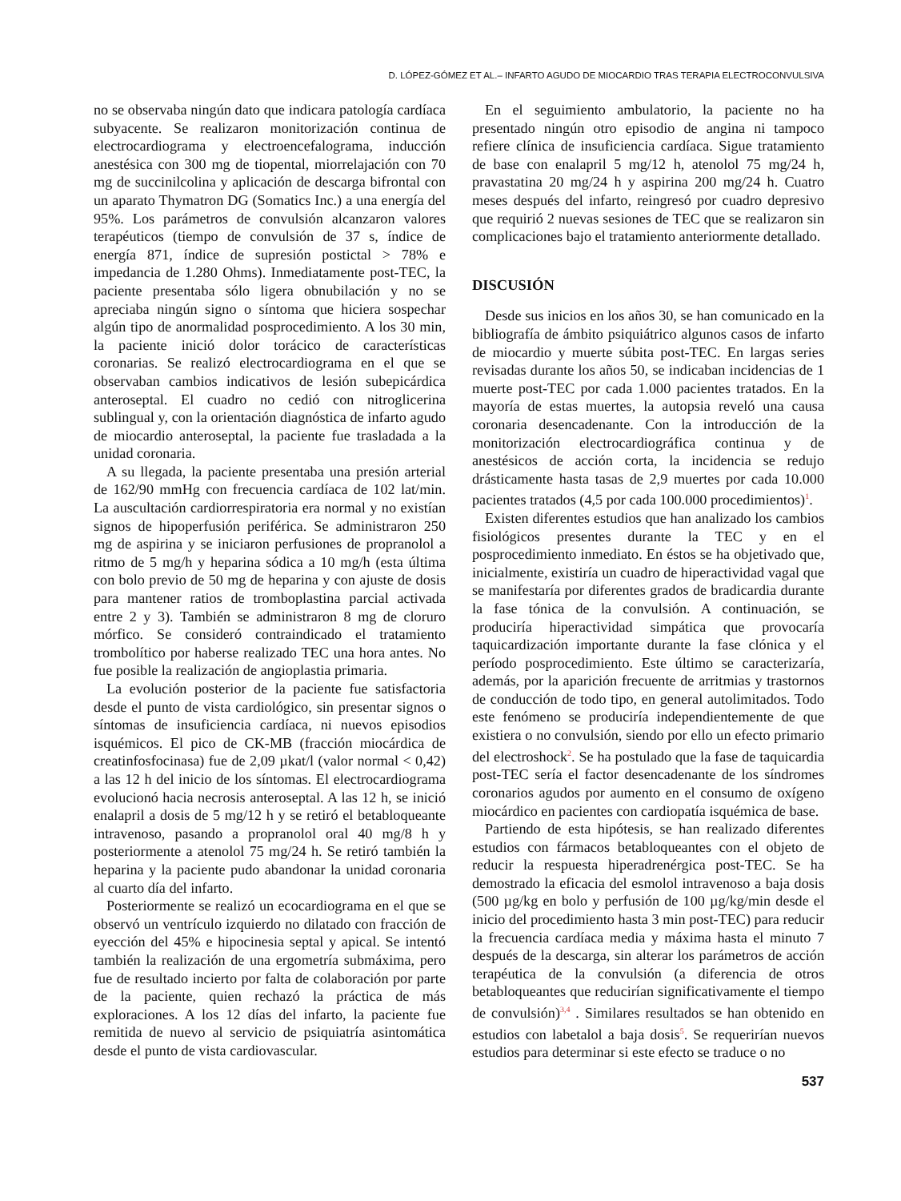D. LÓPEZ-GÓMEZ ET AL.– INFARTO AGUDO DE MIOCARDIO TRAS TERAPIA ELECTROCONVULSIVA
no se observaba ningún dato que indicara patología cardíaca subyacente. Se realizaron monitorización continua de electrocardiograma y electroencefalograma, inducción anestésica con 300 mg de tiopental, miorrelajación con 70 mg de succinilcolina y aplicación de descarga bifrontal con un aparato Thymatron DG (Somatics Inc.) a una energía del 95%. Los parámetros de convulsión alcanzaron valores terapéuticos (tiempo de convulsión de 37 s, índice de energía 871, índice de supresión postictal > 78% e impedancia de 1.280 Ohms). Inmediatamente post-TEC, la paciente presentaba sólo ligera obnubilación y no se apreciaba ningún signo o síntoma que hiciera sospechar algún tipo de anormalidad posprocedimiento. A los 30 min, la paciente inició dolor torácico de características coronarias. Se realizó electrocardiograma en el que se observaban cambios indicativos de lesión subepicárdica anteroseptal. El cuadro no cedió con nitroglicerina sublingual y, con la orientación diagnóstica de infarto agudo de miocardio anteroseptal, la paciente fue trasladada a la unidad coronaria.
A su llegada, la paciente presentaba una presión arterial de 162/90 mmHg con frecuencia cardíaca de 102 lat/min. La auscultación cardiorrespiratoria era normal y no existían signos de hipoperfusión periférica. Se administraron 250 mg de aspirina y se iniciaron perfusiones de propranolol a ritmo de 5 mg/h y heparina sódica a 10 mg/h (esta última con bolo previo de 50 mg de heparina y con ajuste de dosis para mantener ratios de tromboplastina parcial activada entre 2 y 3). También se administraron 8 mg de cloruro mórfico. Se consideró contraindicado el tratamiento trombolítico por haberse realizado TEC una hora antes. No fue posible la realización de angioplastia primaria.
La evolución posterior de la paciente fue satisfactoria desde el punto de vista cardiológico, sin presentar signos o síntomas de insuficiencia cardíaca, ni nuevos episodios isquémicos. El pico de CK-MB (fracción miocárdica de creatinfosfocinasa) fue de 2,09 µkat/l (valor normal < 0,42) a las 12 h del inicio de los síntomas. El electrocardiograma evolucionó hacia necrosis anteroseptal. A las 12 h, se inició enalapril a dosis de 5 mg/12 h y se retiró el betabloqueante intravenoso, pasando a propranolol oral 40 mg/8 h y posteriormente a atenolol 75 mg/24 h. Se retiró también la heparina y la paciente pudo abandonar la unidad coronaria al cuarto día del infarto.
Posteriormente se realizó un ecocardiograma en el que se observó un ventrículo izquierdo no dilatado con fracción de eyección del 45% e hipocinesia septal y apical. Se intentó también la realización de una ergometría submáxima, pero fue de resultado incierto por falta de colaboración por parte de la paciente, quien rechazó la práctica de más exploraciones. A los 12 días del infarto, la paciente fue remitida de nuevo al servicio de psiquiatría asintomática desde el punto de vista cardiovascular.
En el seguimiento ambulatorio, la paciente no ha presentado ningún otro episodio de angina ni tampoco refiere clínica de insuficiencia cardíaca. Sigue tratamiento de base con enalapril 5 mg/12 h, atenolol 75 mg/24 h, pravastatina 20 mg/24 h y aspirina 200 mg/24 h. Cuatro meses después del infarto, reingresó por cuadro depresivo que requirió 2 nuevas sesiones de TEC que se realizaron sin complicaciones bajo el tratamiento anteriormente detallado.
DISCUSIÓN
Desde sus inicios en los años 30, se han comunicado en la bibliografía de ámbito psiquiátrico algunos casos de infarto de miocardio y muerte súbita post-TEC. En largas series revisadas durante los años 50, se indicaban incidencias de 1 muerte post-TEC por cada 1.000 pacientes tratados. En la mayoría de estas muertes, la autopsia reveló una causa coronaria desencadenante. Con la introducción de la monitorización electrocardiográfica continua y de anestésicos de acción corta, la incidencia se redujo drásticamente hasta tasas de 2,9 muertes por cada 10.000 pacientes tratados (4,5 por cada 100.000 procedimientos)<sup>1</sup>.
Existen diferentes estudios que han analizado los cambios fisiológicos presentes durante la TEC y en el posprocedimiento inmediato. En éstos se ha objetivado que, inicialmente, existiría un cuadro de hiperactividad vagal que se manifestaría por diferentes grados de bradicardia durante la fase tónica de la convulsión. A continuación, se produciría hiperactividad simpática que provocaría taquicardización importante durante la fase clónica y el período posprocedimiento. Este último se caracterizaría, además, por la aparición frecuente de arritmias y trastornos de conducción de todo tipo, en general autolimitados. Todo este fenómeno se produciría independientemente de que existiera o no convulsión, siendo por ello un efecto primario del electroshock<sup>2</sup>. Se ha postulado que la fase de taquicardia post-TEC sería el factor desencadenante de los síndromes coronarios agudos por aumento en el consumo de oxígeno miocárdico en pacientes con cardiopatía isquémica de base.
Partiendo de esta hipótesis, se han realizado diferentes estudios con fármacos betabloqueantes con el objeto de reducir la respuesta hiperadrenérgica post-TEC. Se ha demostrado la eficacia del esmolol intravenoso a baja dosis (500 µg/kg en bolo y perfusión de 100 µg/kg/min desde el inicio del procedimiento hasta 3 min post-TEC) para reducir la frecuencia cardíaca media y máxima hasta el minuto 7 después de la descarga, sin alterar los parámetros de acción terapéutica de la convulsión (a diferencia de otros betabloqueantes que reducirían significativamente el tiempo de convulsión)<sup>3,4</sup> . Similares resultados se han obtenido en estudios con labetalol a baja dosis<sup>5</sup>. Se requerirían nuevos estudios para determinar si este efecto se traduce o no
537